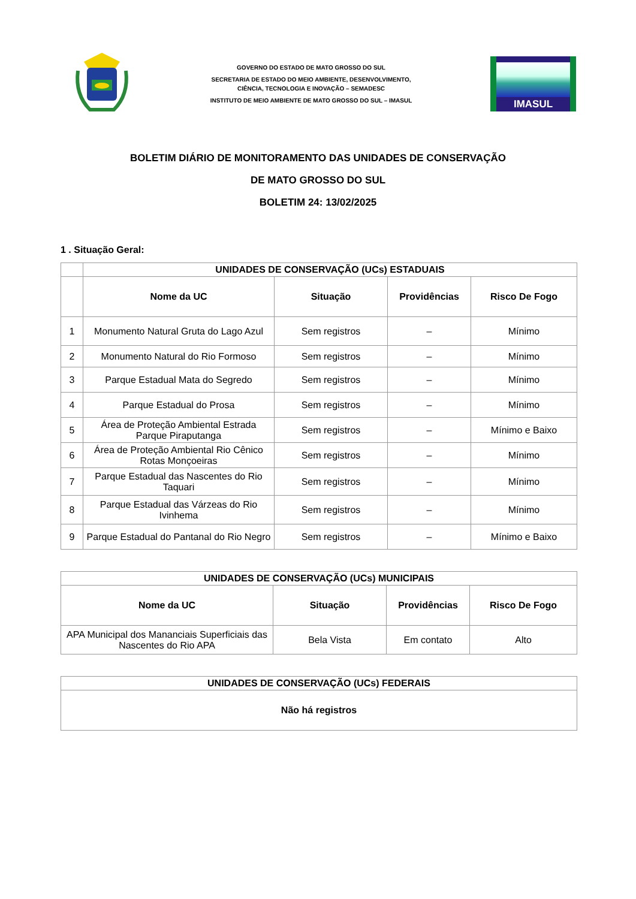GOVERNO DO ESTADO DE MATO GROSSO DO SUL
SECRETARIA DE ESTADO DO MEIO AMBIENTE, DESENVOLVIMENTO,
CIÊNCIA, TECNOLOGIA E INOVAÇÃO – SEMADESC
INSTITUTO DE MEIO AMBIENTE DE MATO GROSSO DO SUL – IMASUL
IMASUL
BOLETIM DIÁRIO DE MONITORAMENTO DAS UNIDADES DE CONSERVAÇÃO
DE MATO GROSSO DO SUL
BOLETIM 24: 13/02/2025
1 . Situação Geral:
| | UNIDADES DE CONSERVAÇÃO (UCs) ESTADUAIS | | | |
| --- | --- | --- | --- | --- |
| | Nome da UC | Situação | Providências | Risco De Fogo |
| 1 | Monumento Natural Gruta do Lago Azul | Sem registros | – | Mínimo |
| 2 | Monumento Natural do Rio Formoso | Sem registros | – | Mínimo |
| 3 | Parque Estadual Mata do Segredo | Sem registros | – | Mínimo |
| 4 | Parque Estadual do Prosa | Sem registros | – | Mínimo |
| 5 | Área de Proteção Ambiental Estrada Parque Piraputanga | Sem registros | – | Mínimo e Baixo |
| 6 | Área de Proteção Ambiental Rio Cênico Rotas Monçoeiras | Sem registros | – | Mínimo |
| 7 | Parque Estadual das Nascentes do Rio Taquari | Sem registros | – | Mínimo |
| 8 | Parque Estadual das Várzeas do Rio Ivinhema | Sem registros | – | Mínimo |
| 9 | Parque Estadual do Pantanal do Rio Negro | Sem registros | – | Mínimo e Baixo |
| UNIDADES DE CONSERVAÇÃO (UCs) MUNICIPAIS | | | |
| --- | --- | --- | --- |
| Nome da UC | Situação | Providências | Risco De Fogo |
| APA Municipal dos Mananciais Superficiais das Nascentes do Rio APA | Bela Vista | Em contato | Alto |
| UNIDADES DE CONSERVAÇÃO (UCs) FEDERAIS |
| --- |
| Não há registros |